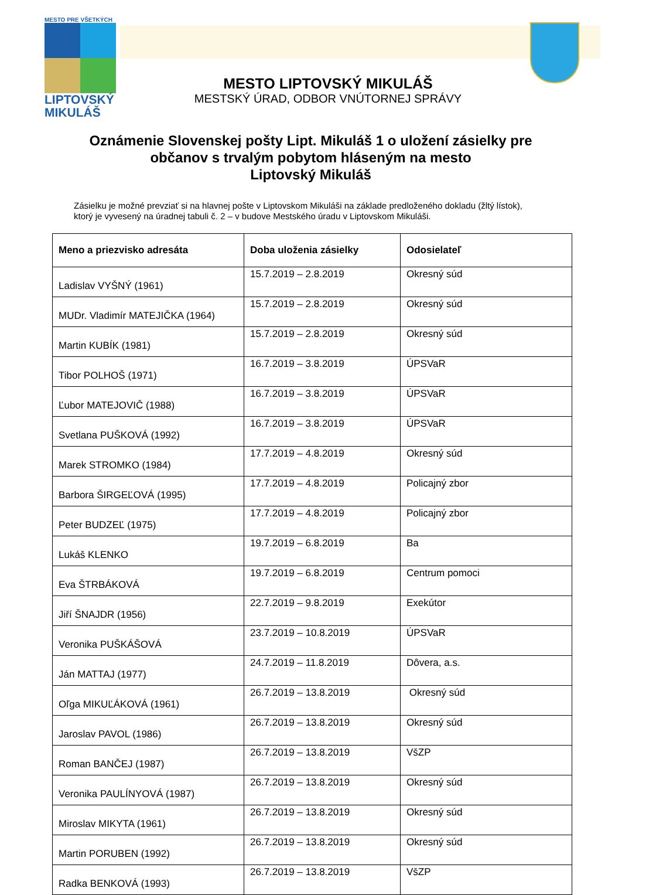MESTO PRE VŠETKÝCH
LIPTOVSKÝ
MIKULÁŠ
MESTO LIPTOVSKÝ MIKULÁŠ
MESTSKÝ ÚRAD, ODBOR VNÚTORNEJ SPRÁVY
Oznámenie Slovenskej pošty Lipt. Mikuláš 1 o uložení zásielky pre
občanov s trvalým pobytom hláseným na mesto
Liptovský Mikuláš
Zásielku je možné prevziať si na hlavnej pošte v Liptovskom Mikuláši na základe predloženého dokladu (žltý lístok), ktorý je vyvesený na úradnej tabuli č. 2 – v budove Mestského úradu v Liptovskom Mikuláši.
| Meno a priezvisko adresáta | Doba uloženia zásielky | Odosielateľ |
| --- | --- | --- |
| Ladislav VYŠNÝ (1961) | 15.7.2019 – 2.8.2019 | Okresný súd |
| MUDr. Vladimír MATEJIČKA (1964) | 15.7.2019 – 2.8.2019 | Okresný súd |
| Martin KUBÍK (1981) | 15.7.2019 – 2.8.2019 | Okresný súd |
| Tibor POLHOŠ (1971) | 16.7.2019 – 3.8.2019 | ÚPSVaR |
| Ľubor MATEJOVIČ (1988) | 16.7.2019 – 3.8.2019 | ÚPSVaR |
| Svetlana PUŠKOVÁ (1992) | 16.7.2019 – 3.8.2019 | ÚPSVaR |
| Marek STROMKO (1984) | 17.7.2019 – 4.8.2019 | Okresný súd |
| Barbora ŠIRGEĽOVÁ (1995) | 17.7.2019 – 4.8.2019 | Policajný zbor |
| Peter BUDZEĽ (1975) | 17.7.2019 – 4.8.2019 | Policajný zbor |
| Lukáš KLENKO | 19.7.2019 – 6.8.2019 | Ba |
| Eva ŠTRBÁKOVÁ | 19.7.2019 – 6.8.2019 | Centrum pomoci |
| Jiří ŠNAJDR (1956) | 22.7.2019 – 9.8.2019 | Exekútor |
| Veronika PUŠKÁŠOVÁ | 23.7.2019 – 10.8.2019 | ÚPSVaR |
| Ján MATTAJ (1977) | 24.7.2019 – 11.8.2019 | Dôvera, a.s. |
| Oľga MIKUĽÁKOVÁ (1961) | 26.7.2019 – 13.8.2019 | Okresný súd |
| Jaroslav PAVOL (1986) | 26.7.2019 – 13.8.2019 | Okresný súd |
| Roman BANČEJ (1987) | 26.7.2019 – 13.8.2019 | VšZP |
| Veronika PAULÍNYOVÁ (1987) | 26.7.2019 – 13.8.2019 | Okresný súd |
| Miroslav MIKYTA (1961) | 26.7.2019 – 13.8.2019 | Okresný súd |
| Martin PORUBEN (1992) | 26.7.2019 – 13.8.2019 | Okresný súd |
| Radka BENKOVÁ (1993) | 26.7.2019 – 13.8.2019 | VšZP |